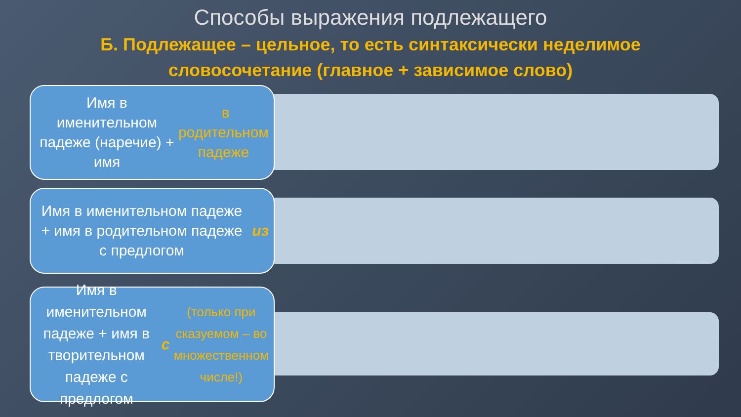Способы выражения подлежащего
Б. Подлежащее – цельное, то есть синтаксически неделимое
словосочетание (главное + зависимое слово)
Имя в именительном падеже (наречие) + имя в родительном падеже
Имя в именительном падеже + имя в родительном падеже с предлогом из
Имя в именительном падеже + имя в творительном падеже с предлогом с (только при сказуемом – во множественном числе!)